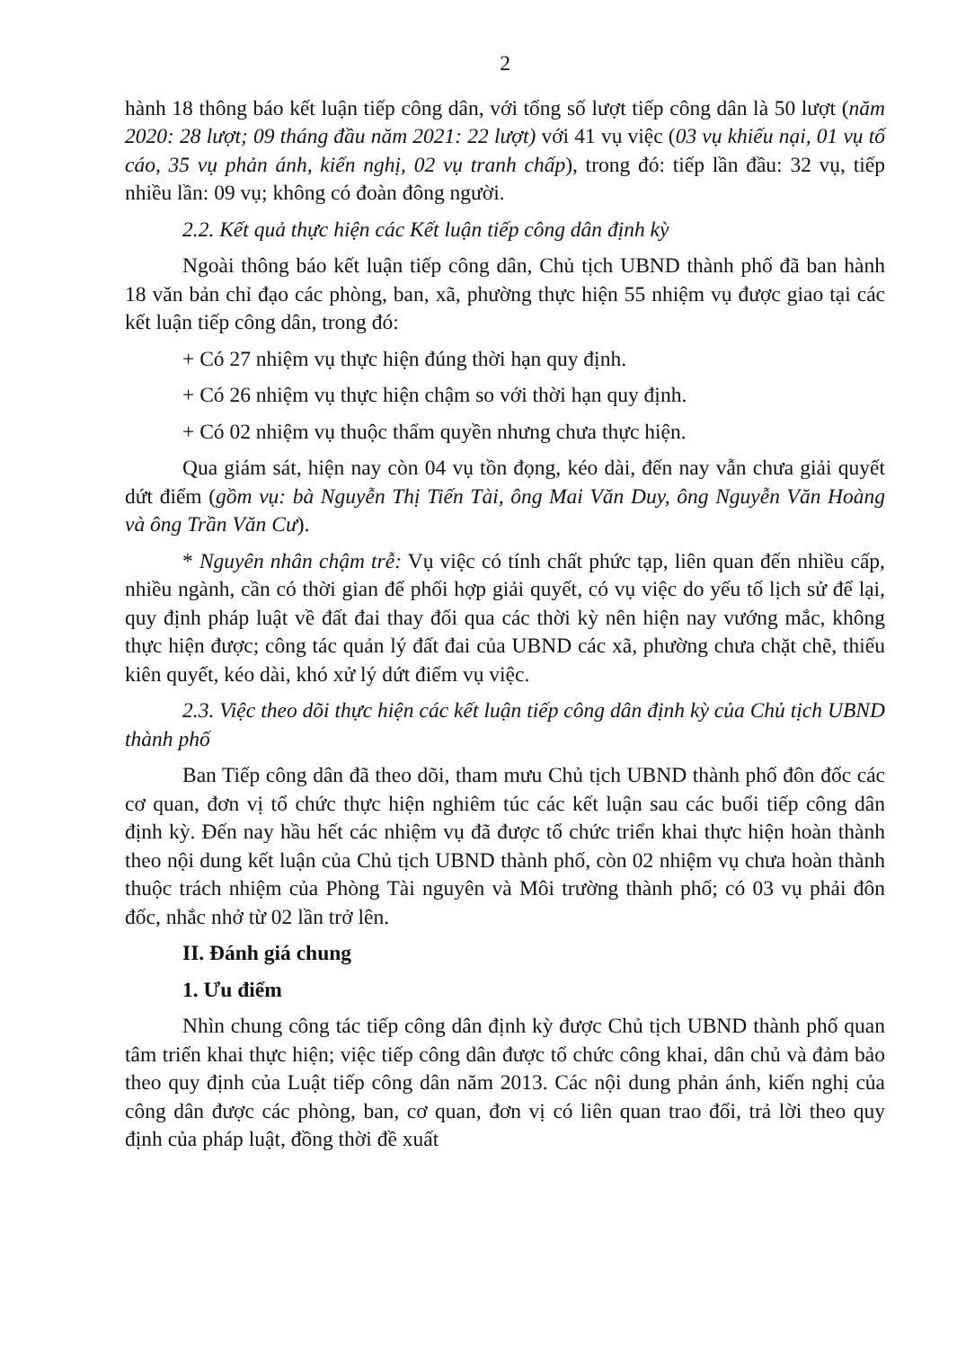2
hành 18 thông báo kết luận tiếp công dân, với tổng số lượt tiếp công dân là 50 lượt (năm 2020: 28 lượt; 09 tháng đầu năm 2021: 22 lượt) với 41 vụ việc (03 vụ khiếu nại, 01 vụ tố cáo, 35 vụ phản ánh, kiến nghị, 02 vụ tranh chấp), trong đó: tiếp lần đầu: 32 vụ, tiếp nhiều lần: 09 vụ; không có đoàn đông người.
2.2. Kết quả thực hiện các Kết luận tiếp công dân định kỳ
Ngoài thông báo kết luận tiếp công dân, Chủ tịch UBND thành phố đã ban hành 18 văn bản chỉ đạo các phòng, ban, xã, phường thực hiện 55 nhiệm vụ được giao tại các kết luận tiếp công dân, trong đó:
+ Có 27 nhiệm vụ thực hiện đúng thời hạn quy định.
+ Có 26 nhiệm vụ thực hiện chậm so với thời hạn quy định.
+ Có 02 nhiệm vụ thuộc thẩm quyền nhưng chưa thực hiện.
Qua giám sát, hiện nay còn 04 vụ tồn đọng, kéo dài, đến nay vẫn chưa giải quyết dứt điểm (gồm vụ: bà Nguyễn Thị Tiến Tài, ông Mai Văn Duy, ông Nguyễn Văn Hoàng và ông Trần Văn Cư).
* Nguyên nhân chậm trễ: Vụ việc có tính chất phức tạp, liên quan đến nhiều cấp, nhiều ngành, cần có thời gian để phối hợp giải quyết, có vụ việc do yếu tố lịch sử để lại, quy định pháp luật về đất đai thay đổi qua các thời kỳ nên hiện nay vướng mắc, không thực hiện được; công tác quản lý đất đai của UBND các xã, phường chưa chặt chẽ, thiếu kiên quyết, kéo dài, khó xử lý dứt điểm vụ việc.
2.3. Việc theo dõi thực hiện các kết luận tiếp công dân định kỳ của Chủ tịch UBND thành phố
Ban Tiếp công dân đã theo dõi, tham mưu Chủ tịch UBND thành phố đôn đốc các cơ quan, đơn vị tổ chức thực hiện nghiêm túc các kết luận sau các buổi tiếp công dân định kỳ. Đến nay hầu hết các nhiệm vụ đã được tổ chức triển khai thực hiện hoàn thành theo nội dung kết luận của Chủ tịch UBND thành phố, còn 02 nhiệm vụ chưa hoàn thành thuộc trách nhiệm của Phòng Tài nguyên và Môi trường thành phố; có 03 vụ phải đôn đốc, nhắc nhở từ 02 lần trở lên.
II. Đánh giá chung
1. Ưu điểm
Nhìn chung công tác tiếp công dân định kỳ được Chủ tịch UBND thành phố quan tâm triển khai thực hiện; việc tiếp công dân được tổ chức công khai, dân chủ và đảm bảo theo quy định của Luật tiếp công dân năm 2013. Các nội dung phản ánh, kiến nghị của công dân được các phòng, ban, cơ quan, đơn vị có liên quan trao đổi, trả lời theo quy định của pháp luật, đồng thời đề xuất